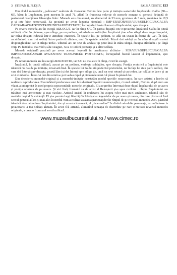3 ȘTEFAN D. PLEȘIA FALS ARTISTIC 153
Din rîndul monedelor „padovane" realizate de Giovanni Cavino face parte și imitația sestertului împăratului Galba (68—69), bătut la Lugdunum, post mortem în anul 71, aflată în frumoasa colecție de monede romane și grecești deținută de pasionatul colecționar Gheorghe Adoc. Moneda este din aramă, are diametrul de 33 mm, grosimea de 3 mm, greutatea de 18,5 g și este bine conservată. Ea prezintă pe avers legenda circulară : IMP·ERATOR/SER/VIUS/SULP/ICIUS/GALBA CAES/AR/AVG/USTUS/TR/IBUNICIA/POT/ESTATE/, înconjurînd bustul laureat al împăratului, spre dreapta.
Pe revers moneda are în exergă ADLOCUT, iar în cîmp S/C. În partea dreaptă este reprezentat împăratul Galba în ținută militară, stînd în picioare, spre stînga, pe un podium, adresîndu-se soldaților. Împăratul ține mîna stîngă de-a lungul trupului, iar mîna dreaptă ridicată într-o atitudine oratorică. În spatele lui, pe podium, se află un scaun în formă de „X". În față, ascultîndu-l, stau trei soldați într-o perfectă aliniere, unul în spatele celuilalt. Primii doi soldați au în mîna dreaptă scuturi dreptunghiulare, iar în stînga trofee. Ultimul are un scut de același tip ținut însă în mîna stîngă, dreapta atîrnîndu-i pe lîngă corp. Pe fundal se mai văd și alte steaguri, ceea ce indică prezența și a altor soldați.
Moneda originală prezintă pe avers aceeași legendă în următoarea alcătuire : SER/VIUS/SUPLI/CIUS/GALBA IMP/ERATOR/CAESAR AVG/USTUS/ TR/IBUNICIA/ P/OTESTATE/, înconjurînd bustul laureat al împăratului, spre dreapta.
Pe revers moneda are în exergă ADLOCUTIO, iar S/C nu mai este în cîmp, ci tot în exergă.
Împăratul, în ținută militară, așezat pe un podium, vorbește soldaților, spre dreapta. Poziția oratorică a împăratului este identică cu cea de pe imitație, inversată însă. În spatele lui Galba stă prefectul pretoriului, iar în fața lui stau patru soldați, din care doi întorși spre dreapta, poartă lănci și doi întorși spre stînga țin, unul un scut rotund și un trofeu, iar celălalt o lance și un scut romboidal. Între cei doi din urmă se pot vedea capul și picioarele unui cal plasat în planul doi.
Din descrierea monedei-original și a monedei-imitație constatăm modul specific renascentist, în care artistul a înțeles să realizeze reproducerea. Neurmărind producerea unui fals destinat înșelării numismaților, ci unul artistic, Cavino, după cum am văzut, a interpretat în mod propriu reprezentările monedei originale. El a reprodus întocmai doar chipul împăratului de pe avers și poziția acestuia de pe revers. Și aici însă, formatul sa de artist al Renașterii și-a spus cuvîntul : chipul împăratului are trăsături mai accentuate și mai cizelate. Artistul insistă în realizarea lui asupra celor mai mici amănunte, talentul său de medalist ieșind în evidență. El și-a permis largi libertăți în înfațișarea legendelor de pe avers și revers, din care păstrează însă sensul general al lor, și mai ales în modul cum a realizat așezarea personajelor în cîmpul de pe reversul monedei. Aici, păstrînd identică doar atitudinea împăratului, dar și aceasta inversată, el „face ordine" în rîndul celorlalte personaje, rezumîndu-se la prezentarea a trei soldați aliniați. În acest fel, artistul, eliminînd senzația de dezordine pe care o creează reversul monedei originale, a creat o frumoasă scenă militară.
www.muzeulbucurestiului.ro / www.cimec.ro